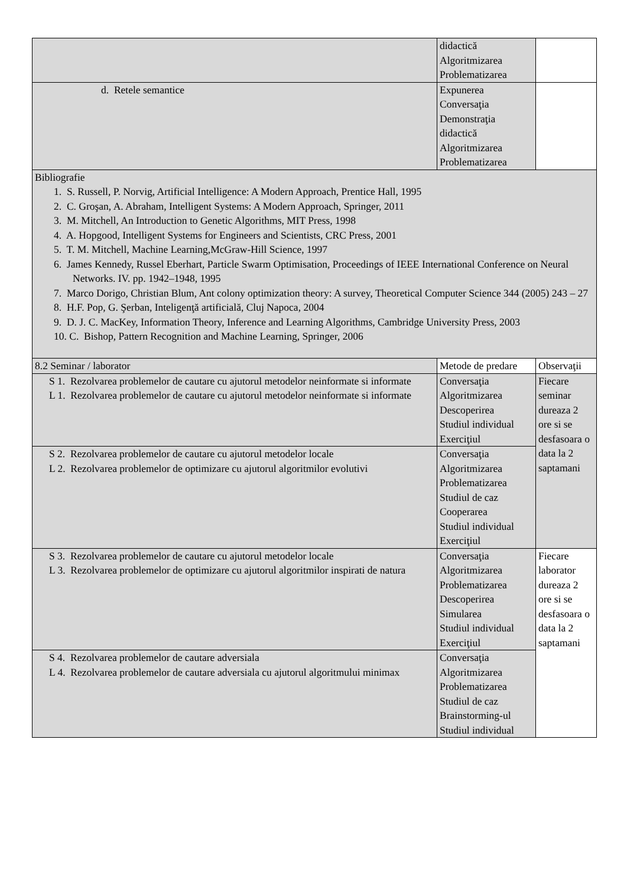| | didactică Algoritmizarea Problematizarea | |
| d. Retele semantice | Expunerea Conversaţia Demonstraţia didactică Algoritmizarea Problematizarea | |
| Bibliografie 1. S. Russell, P. Norvig, Artificial Intelligence: A Modern Approach, Prentice Hall, 1995 2. C. Groşan, A. Abraham, Intelligent Systems: A Modern Approach, Springer, 2011 3. M. Mitchell, An Introduction to Genetic Algorithms, MIT Press, 1998 4. A. Hopgood, Intelligent Systems for Engineers and Scientists, CRC Press, 2001 5. T. M. Mitchell, Machine Learning,McGraw-Hill Science, 1997 6. James Kennedy, Russel Eberhart, Particle Swarm Optimisation, Proceedings of IEEE International Conference on Neural Networks. IV. pp. 1942–1948, 1995 7. Marco Dorigo, Christian Blum, Ant colony optimization theory: A survey, Theoretical Computer Science 344 (2005) 243 – 27 8. H.F. Pop, G. Şerban, Inteligenţă artificială, Cluj Napoca, 2004 9. D. J. C. MacKey, Information Theory, Inference and Learning Algorithms, Cambridge University Press, 2003 10. C. Bishop, Pattern Recognition and Machine Learning, Springer, 2006 | | |
| 8.2 Seminar / laborator | Metode de predare | Observaţii |
| S 1. Rezolvarea problemelor de cautare cu ajutorul metodelor neinformate si informate L 1. Rezolvarea problemelor de cautare cu ajutorul metodelor neinformate si informate | Conversaţia Algoritmizarea Descoperirea Studiul individual Exerciţiul | Fiecare seminar dureaza 2 ore si se desfasoara o data la 2 saptamani |
| S 2. Rezolvarea problemelor de cautare cu ajutorul metodelor locale L 2. Rezolvarea problemelor de optimizare cu ajutorul algoritmilor evolutivi | Conversaţia Algoritmizarea Problematizarea Studiul de caz Cooperarea Studiul individual Exerciţiul | |
| S 3. Rezolvarea problemelor de cautare cu ajutorul metodelor locale L 3. Rezolvarea problemelor de optimizare cu ajutorul algoritmilor inspirati de natura | Conversaţia Algoritmizarea Problematizarea Descoperirea Simularea Studiul individual Exerciţiul | Fiecare laborator dureaza 2 ore si se desfasoara o data la 2 saptamani |
| S 4. Rezolvarea problemelor de cautare adversiala L 4. Rezolvarea problemelor de cautare adversiala cu ajutorul algoritmului minimax | Conversaţia Algoritmizarea Problematizarea Studiul de caz Brainstorming-ul Studiul individual | |